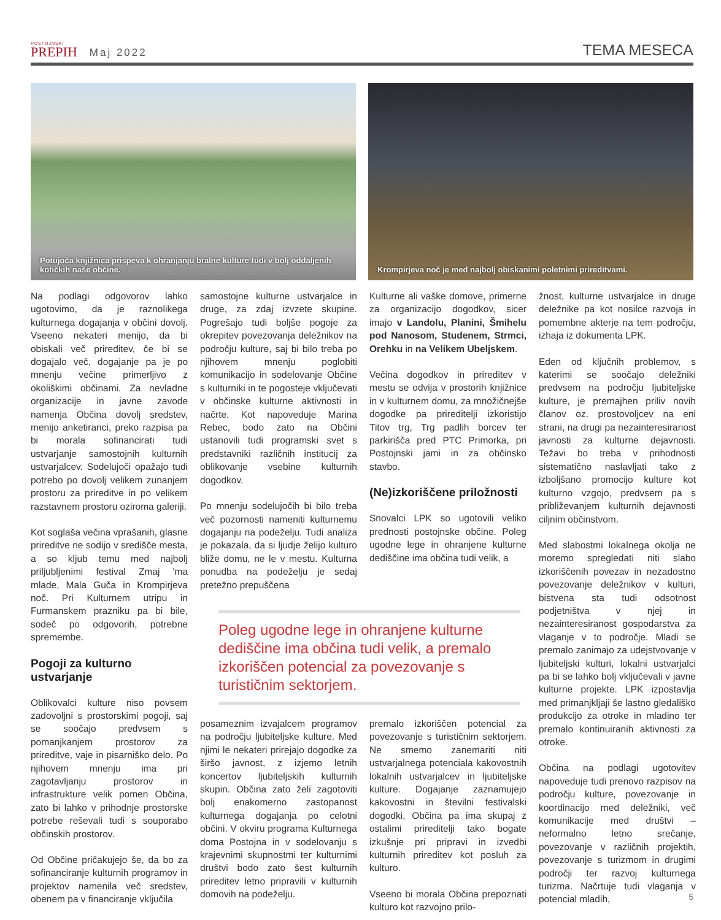POSTOJNSKI
PREPIH
Maj 2022
TEMA MESECA
Potujoča knjižnica prispeva k ohranjanju bralne kulture tudi v bolj oddaljenih kotičkih naše občine.
Krompirjeva noč je med najbolj obiskanimi poletnimi prireditvami.
Na podlagi odgovorov lahko ugotovimo, da je raznolikega kulturnega dogajanja v občini dovolj. Vseeno nekateri menijo, da bi obiskali več prireditev, če bi se dogajalo več, dogajanje pa je po mnenju večine primerljivo z okoliškimi občinami. Za nevladne organizacije in javne zavode namenja Občina dovolj sredstev, menijo anketiranci, preko razpisa pa bi morala sofinancirati tudi ustvarjanje samostojnih kulturnih ustvarjalcev. Sodelujoči opažajo tudi potrebo po dovolj velikem zunanjem prostoru za prireditve in po velikem razstavnem prostoru oziroma galeriji.
Kot soglaša večina vprašanih, glasne prireditve ne sodijo v središče mesta, a so kljub temu med najbolj priljubljenimi festival Zmaj 'ma mlade, Mala Guča in Krompirjeva noč. Pri Kulturnem utripu in Furmanskem prazniku pa bi bile, sodeč po odgovorih, potrebne spremembe.
Pogoji za kulturno ustvarjanje
Oblikovalci kulture niso povsem zadovoljni s prostorskimi pogoji, saj se soočajo predvsem s pomanjkanjem prostorov za prireditve, vaje in pisarniško delo. Po njihovem mnenju ima pri zagotavljanju prostorov in infrastrukture velik pomen Občina, zato bi lahko v prihodnje prostorske potrebe reševali tudi s souporabo občinskih prostorov.
Od Občine pričakujejo še, da bo za sofinanciranje kulturnih programov in projektov namenila več sredstev, obenem pa v financiranje vključila
samostojne kulturne ustvarjalce in druge, za zdaj izvzete skupine. Pogrešajo tudi boljše pogoje za okrepitev povezovanja deležnikov na področju kulture, saj bi bilo treba po njihovem mnenju poglobiti komunikacijo in sodelovanje Občine s kulturniki in te pogosteje vključevati v občinske kulturne aktivnosti in načrte. Kot napoveduje Marina Rebec, bodo zato na Občini ustanovili tudi programski svet s predstavniki različnih institucij za oblikovanje vsebine kulturnih dogodkov.
Po mnenju sodelujočih bi bilo treba več pozornosti nameniti kulturnemu dogajanju na podeželju. Tudi analiza je pokazala, da si ljudje želijo kulturo bliže domu, ne le v mestu. Kulturna ponudba na podeželju je sedaj pretežno prepuščena
Kulturne ali vaške domove, primerne za organizacijo dogodkov, sicer imajo v Landolu, Planini, Šmihelu pod Nanosom, Studenem, Strmci, Orehku in na Velikem Ubeljskem.
Večina dogodkov in prireditev v mestu se odvija v prostorih knjižnice in v kulturnem domu, za množičnejše dogodke pa prireditelji izkoristijo Titov trg, Trg padlih borcev ter parkirišča pred PTC Primorka, pri Postojnski jami in za občinsko stavbo.
(Ne)izkoriščene priložnosti
Snovalci LPK so ugotovili veliko prednosti postojnske občine. Poleg ugodne lege in ohranjene kulturne dediščine ima občina tudi velik, a
Poleg ugodne lege in ohranjene kulturne dediščine ima občina tudi velik, a premalo izkoriščen potencial za povezovanje s turističnim sektorjem.
posameznim izvajalcem programov na področju ljubiteljske kulture. Med njimi le nekateri prirejajo dogodke za širšo javnost, z izjemo letnih koncertov ljubiteljskih kulturnih skupin. Občina zato želi zagotoviti bolj enakomerno zastopanost kulturnega dogajanja po celotni občini. V okviru programa Kulturnega doma Postojna in v sodelovanju s krajevnimi skupnostmi ter kulturnimi društvi bodo zato šest kulturnih prireditev letno pripravili v kulturnih domovih na podeželju.
premalo izkoriščen potencial za povezovanje s turističnim sektorjem. Ne smemo zanemariti niti ustvarjalnega potenciala kakovostnih lokalnih ustvarjalcev in ljubiteljske kulture. Dogajanje zaznamujejo kakovostni in številni festivalski dogodki, Občina pa ima skupaj z ostalimi prireditelji tako bogate izkušnje pri pripravi in izvedbi kulturnih prireditev kot posluh za kulturo.
Vseeno bi morala Občina prepoznati kulturo kot razvojno prilo-
žnost, kulturne ustvarjalce in druge deležnike pa kot nosilce razvoja in pomembne akterje na tem področju, izhaja iz dokumenta LPK.
Eden od ključnih problemov, s katerimi se soočajo deležniki predvsem na področju ljubiteljske kulture, je premajhen priliv novih članov oz. prostovoljcev na eni strani, na drugi pa nezainteresiranost javnosti za kulturne dejavnosti. Težavi bo treba v prihodnosti sistematično naslavljati tako z izboljšano promocijo kulture kot kulturno vzgojo, predvsem pa s približevanjem kulturnih dejavnosti ciljnim občinstvom.
Med slabostmi lokalnega okolja ne moremo spregledati niti slabo izkoriščenih povezav in nezadostno povezovanje deležnikov v kulturi, bistvena sta tudi odsotnost podjetništva v njej in nezainteresiranost gospodarstva za vlaganje v to področje. Mladi se premalo zanimajo za udejstvovanje v ljubiteljski kulturi, lokalni ustvarjalci pa bi se lahko bolj vključevali v javne kulturne projekte. LPK izpostavlja med primanjkljaji še lastno gledališko produkcijo za otroke in mladino ter premalo kontinuiranih aktivnosti za otroke.
Občina na podlagi ugotovitev napoveduje tudi prenovo razpisov na področju kulture, povezovanje in koordinacijo med deležniki, več komunikacije med društvi – neformalno letno srečanje, povezovanje v različnih projektih, povezovanje s turizmom in drugimi področji ter razvoj kulturnega turizma. Načrtuje tudi vlaganja v potencial mladih,
5